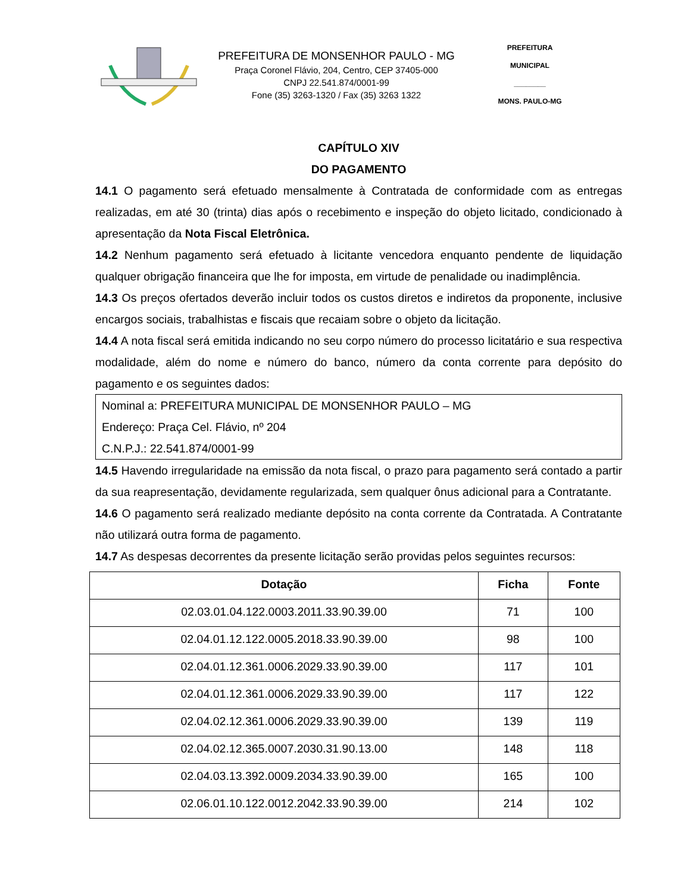PREFEITURA DE MONSENHOR PAULO - MG
Praça Coronel Flávio, 204, Centro, CEP 37405-000
CNPJ 22.541.874/0001-99
Fone (35) 3263-1320 / Fax (35) 3263 1322
PREFEITURA MUNICIPAL
________
MONS. PAULO-MG
CAPÍTULO XIV
DO PAGAMENTO
14.1 O pagamento será efetuado mensalmente à Contratada de conformidade com as entregas realizadas, em até 30 (trinta) dias após o recebimento e inspeção do objeto licitado, condicionado à apresentação da Nota Fiscal Eletrônica.
14.2 Nenhum pagamento será efetuado à licitante vencedora enquanto pendente de liquidação qualquer obrigação financeira que lhe for imposta, em virtude de penalidade ou inadimplência.
14.3 Os preços ofertados deverão incluir todos os custos diretos e indiretos da proponente, inclusive encargos sociais, trabalhistas e fiscais que recaiam sobre o objeto da licitação.
14.4 A nota fiscal será emitida indicando no seu corpo número do processo licitatário e sua respectiva modalidade, além do nome e número do banco, número da conta corrente para depósito do pagamento e os seguintes dados:
Nominal a: PREFEITURA MUNICIPAL DE MONSENHOR PAULO – MG
Endereço: Praça Cel. Flávio, nº 204
C.N.P.J.: 22.541.874/0001-99
14.5 Havendo irregularidade na emissão da nota fiscal, o prazo para pagamento será contado a partir da sua reapresentação, devidamente regularizada, sem qualquer ônus adicional para a Contratante.
14.6 O pagamento será realizado mediante depósito na conta corrente da Contratada. A Contratante não utilizará outra forma de pagamento.
14.7 As despesas decorrentes da presente licitação serão providas pelos seguintes recursos:
| Dotação | Ficha | Fonte |
| --- | --- | --- |
| 02.03.01.04.122.0003.2011.33.90.39.00 | 71 | 100 |
| 02.04.01.12.122.0005.2018.33.90.39.00 | 98 | 100 |
| 02.04.01.12.361.0006.2029.33.90.39.00 | 117 | 101 |
| 02.04.01.12.361.0006.2029.33.90.39.00 | 117 | 122 |
| 02.04.02.12.361.0006.2029.33.90.39.00 | 139 | 119 |
| 02.04.02.12.365.0007.2030.31.90.13.00 | 148 | 118 |
| 02.04.03.13.392.0009.2034.33.90.39.00 | 165 | 100 |
| 02.06.01.10.122.0012.2042.33.90.39.00 | 214 | 102 |